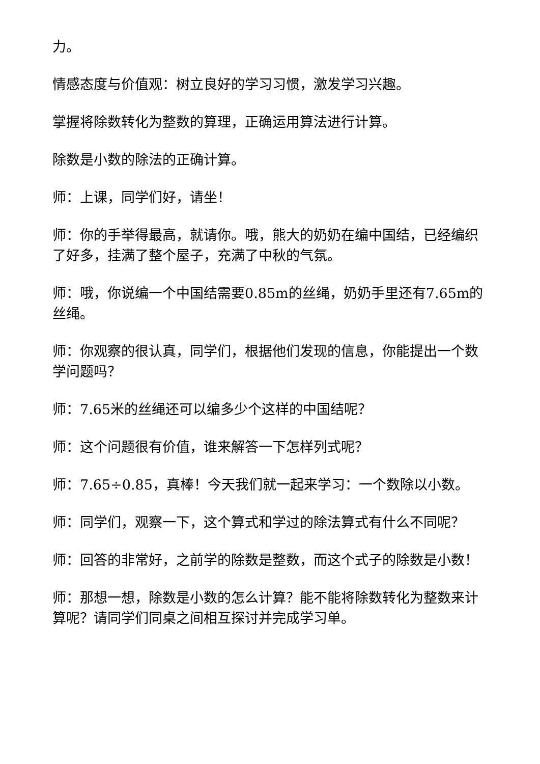力。
情感态度与价值观：树立良好的学习习惯，激发学习兴趣。
掌握将除数转化为整数的算理，正确运用算法进行计算。
除数是小数的除法的正确计算。
师：上课，同学们好，请坐！
师：你的手举得最高，就请你。哦，熊大的奶奶在编中国结，已经编织了好多，挂满了整个屋子，充满了中秋的气氛。
师：哦，你说编一个中国结需要0.85m的丝绳，奶奶手里还有7.65m的丝绳。
师：你观察的很认真，同学们，根据他们发现的信息，你能提出一个数学问题吗？
师：7.65米的丝绳还可以编多少个这样的中国结呢？
师：这个问题很有价值，谁来解答一下怎样列式呢？
师：7.65÷0.85，真棒！今天我们就一起来学习：一个数除以小数。
师：同学们，观察一下，这个算式和学过的除法算式有什么不同呢？
师：回答的非常好，之前学的除数是整数，而这个式子的除数是小数！
师：那想一想，除数是小数的怎么计算？能不能将除数转化为整数来计算呢？请同学们同桌之间相互探讨并完成学习单。